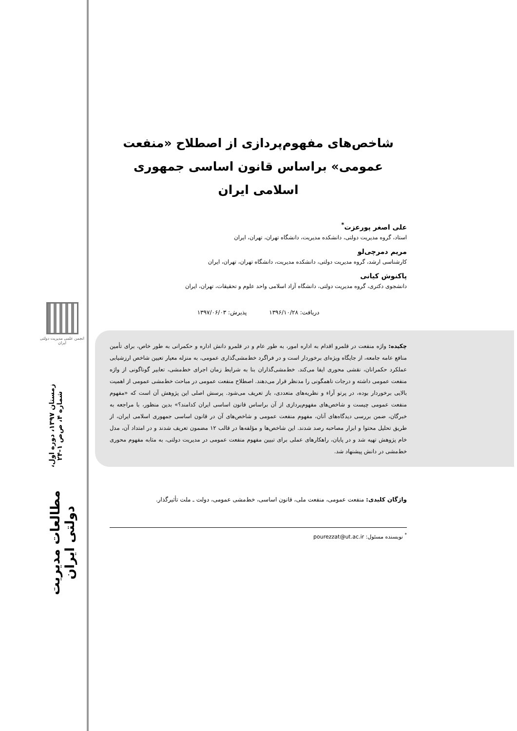انجمن علمی مدیریت دولتی ایران
مطالعات مدیریت دولتی ایران
زمستان ۱۳۹۷، دوره اول، شماره ۴، ص‌ص ۱-۲۴
شاخص‌های مفهوم‌پردازی از اصطلاح «منفعت عمومی» براساس قانون اساسی جمهوری اسلامی ایران
علی اصغر پورعزت<sup>*</sup>
استاد، گروه مدیریت دولتی، دانشکده مدیریت، دانشگاه تهران، تهران، ایران
مریم دمرچی‌لو
کارشناسی ارشد، گروه مدیریت دولتی، دانشکده مدیریت، دانشگاه تهران، تهران، ایران
پاکنوش کیانی
دانشجوی دکتری، گروه مدیریت دولتی، دانشگاه آزاد اسلامی واحد علوم و تحقیقات، تهران، ایران
دریافت: ۱۳۹۶/۱۰/۲۸ پذیرش: ۱۳۹۷/۰۶/۰۳
چکیده: واژه منفعت در قلمرو اقدام به اداره امور، به طور عام و در قلمرو دانش اداره و حکمرانی به طور خاص، برای تأمین منافع عامه جامعه، از جایگاه ویژه‌ای برخوردار است و در فراگرد خط‌مشی‌گذاری عمومی، به منزله معیار تعیین شاخص ارزشیابی عملکرد حکمرانان، نقشی محوری ایفا می‌کند. خط‌مشی‌گذاران بنا به شرایط زمان اجرای خط‌مشی، تعابیر گوناگونی از واژه منفعت عمومی داشته و درجات ناهمگونی را مدنظر قرار می‌دهند. اصطلاح منفعت عمومی در مباحث خط‌مشی عمومی از اهمیت بالایی برخوردار بوده، در پرتو آراء و نظریه‌های متعددی، باز تعریف می‌شود. پرسش اصلی این پژوهش آن است که «مفهوم منفعت عمومی چیست و شاخص‌های مفهوم‌پردازی از آن براساس قانون اساسی ایران کدامند؟» بدین منظور، با مراجعه به خبرگان، ضمن بررسی دیدگاه‌های آنان، مفهوم منفعت عمومی و شاخص‌های آن در قانون اساسی جمهوری اسلامی ایران، از طریق تحلیل محتوا و ابزار مصاحبه رصد شدند. این شاخص‌ها و مؤلفه‌ها در قالب ۱۲ مضمون تعریف شدند و در امتداد آن، مدل خام پژوهش تهیه شد و در پایان، راهکارهای عملی برای تبیین مفهوم منفعت عمومی در مدیریت دولتی، به مثابه مفهوم محوری خط‌مشی در دانش پیشنهاد شد.
واژگان کلیدی: منفعت عمومی، منفعت ملی، قانون اساسی، خط‌مشی عمومی، دولت ـ ملت تأثیرگذار.
<sup>*</sup> نویسنده مسئول: pourezzat@ut.ac.ir